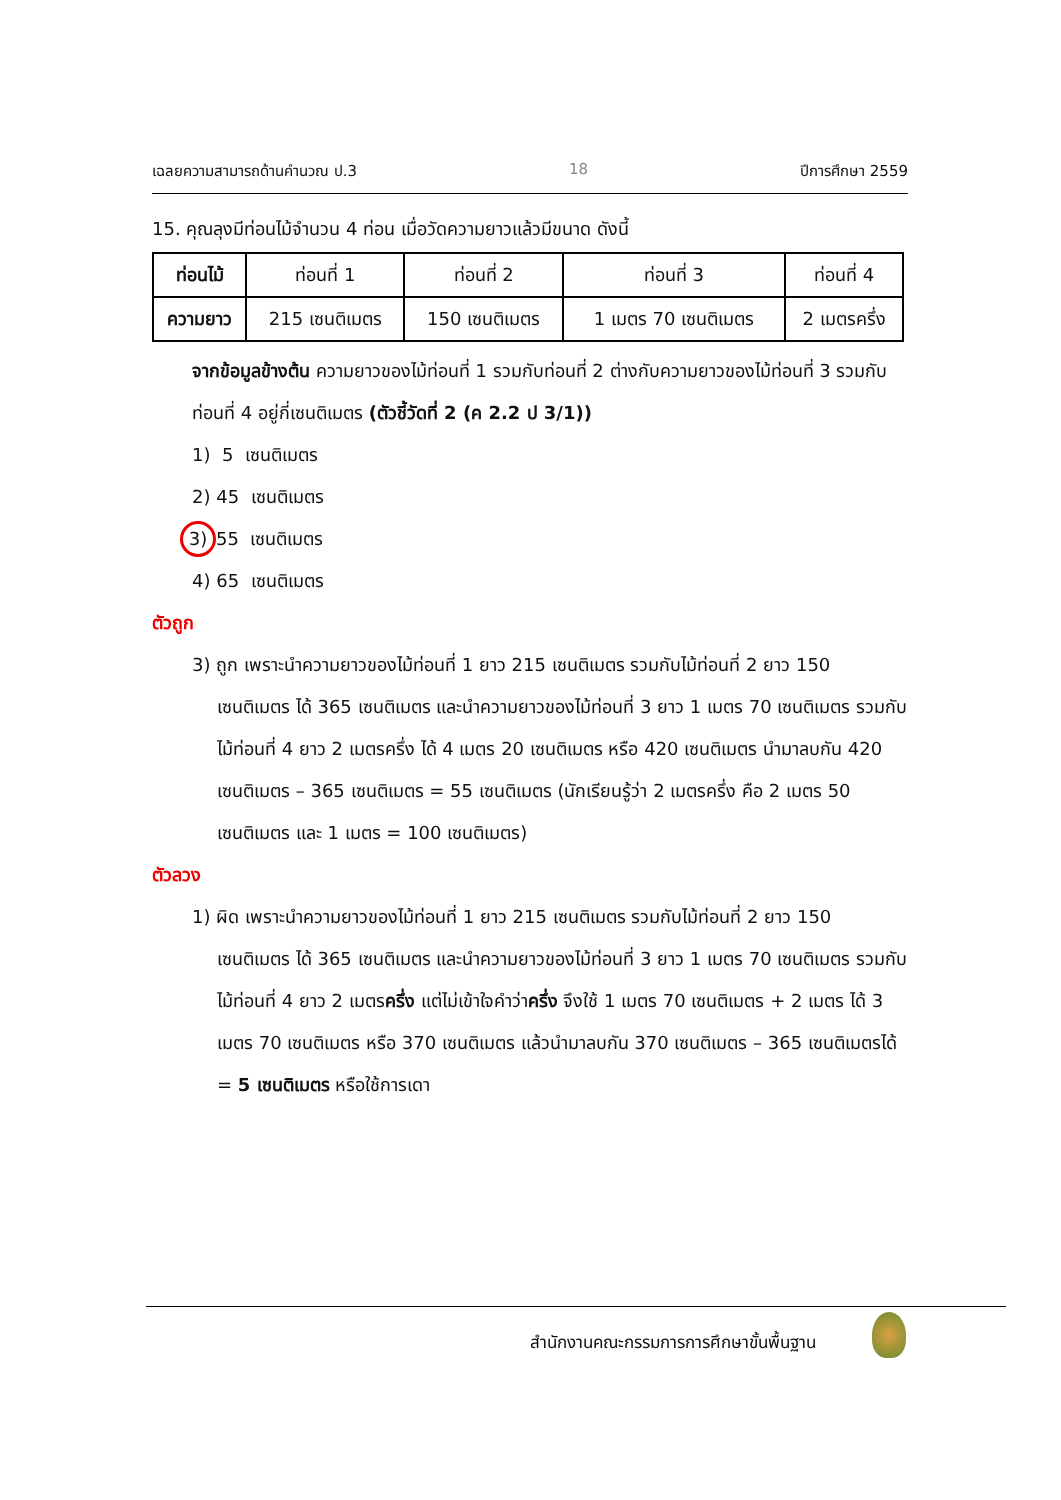เฉลยความสามารถด้านคำนวณ ป.3 18 ปีการศึกษา 2559
15. คุณลุงมีท่อนไม้จำนวน 4 ท่อน เมื่อวัดความยาวแล้วมีขนาด ดังนี้
| ท่อนไม้ | ท่อนที่ 1 | ท่อนที่ 2 | ท่อนที่ 3 | ท่อนที่ 4 |
| ความยาว | 215 เซนติเมตร | 150 เซนติเมตร | 1 เมตร 70 เซนติเมตร | 2 เมตรครึ่ง |
จากข้อมูลข้างต้น ความยาวของไม้ท่อนที่ 1 รวมกับท่อนที่ 2 ต่างกับความยาวของไม้ท่อนที่ 3 รวมกับท่อนที่ 4 อยู่กี่เซนติเมตร (ตัวชี้วัดที่ 2 (ค 2.2 ป 3/1))
1) 5 เซนติเมตร
2) 45 เซนติเมตร
3) 55 เซนติเมตร
4) 65 เซนติเมตร
ตัวถูก
3) ถูก เพราะนำความยาวของไม้ท่อนที่ 1 ยาว 215 เซนติเมตร รวมกับไม้ท่อนที่ 2 ยาว 150 เซนติเมตร ได้ 365 เซนติเมตร และนำความยาวของไม้ท่อนที่ 3 ยาว 1 เมตร 70 เซนติเมตร รวมกับไม้ท่อนที่ 4 ยาว 2 เมตรครึ่ง ได้ 4 เมตร 20 เซนติเมตร หรือ 420 เซนติเมตร นำมาลบกัน 420 เซนติเมตร – 365 เซนติเมตร = 55 เซนติเมตร (นักเรียนรู้ว่า 2 เมตรครึ่ง คือ 2 เมตร 50 เซนติเมตร และ 1 เมตร = 100 เซนติเมตร)
ตัวลวง
1) ผิด เพราะนำความยาวของไม้ท่อนที่ 1 ยาว 215 เซนติเมตร รวมกับไม้ท่อนที่ 2 ยาว 150 เซนติเมตร ได้ 365 เซนติเมตร และนำความยาวของไม้ท่อนที่ 3 ยาว 1 เมตร 70 เซนติเมตร รวมกับ ไม้ท่อนที่ 4 ยาว 2 เมตรครึ่ง แต่ไม่เข้าใจคำว่าครึ่ง จึงใช้ 1 เมตร 70 เซนติเมตร + 2 เมตร ได้ 3 เมตร 70 เซนติเมตร หรือ 370 เซนติเมตร แล้วนำมาลบกัน 370 เซนติเมตร – 365 เซนติเมตรได้ = 5 เซนติเมตร หรือใช้การเดา
สำนักงานคณะกรรมการการศึกษาขั้นพื้นฐาน